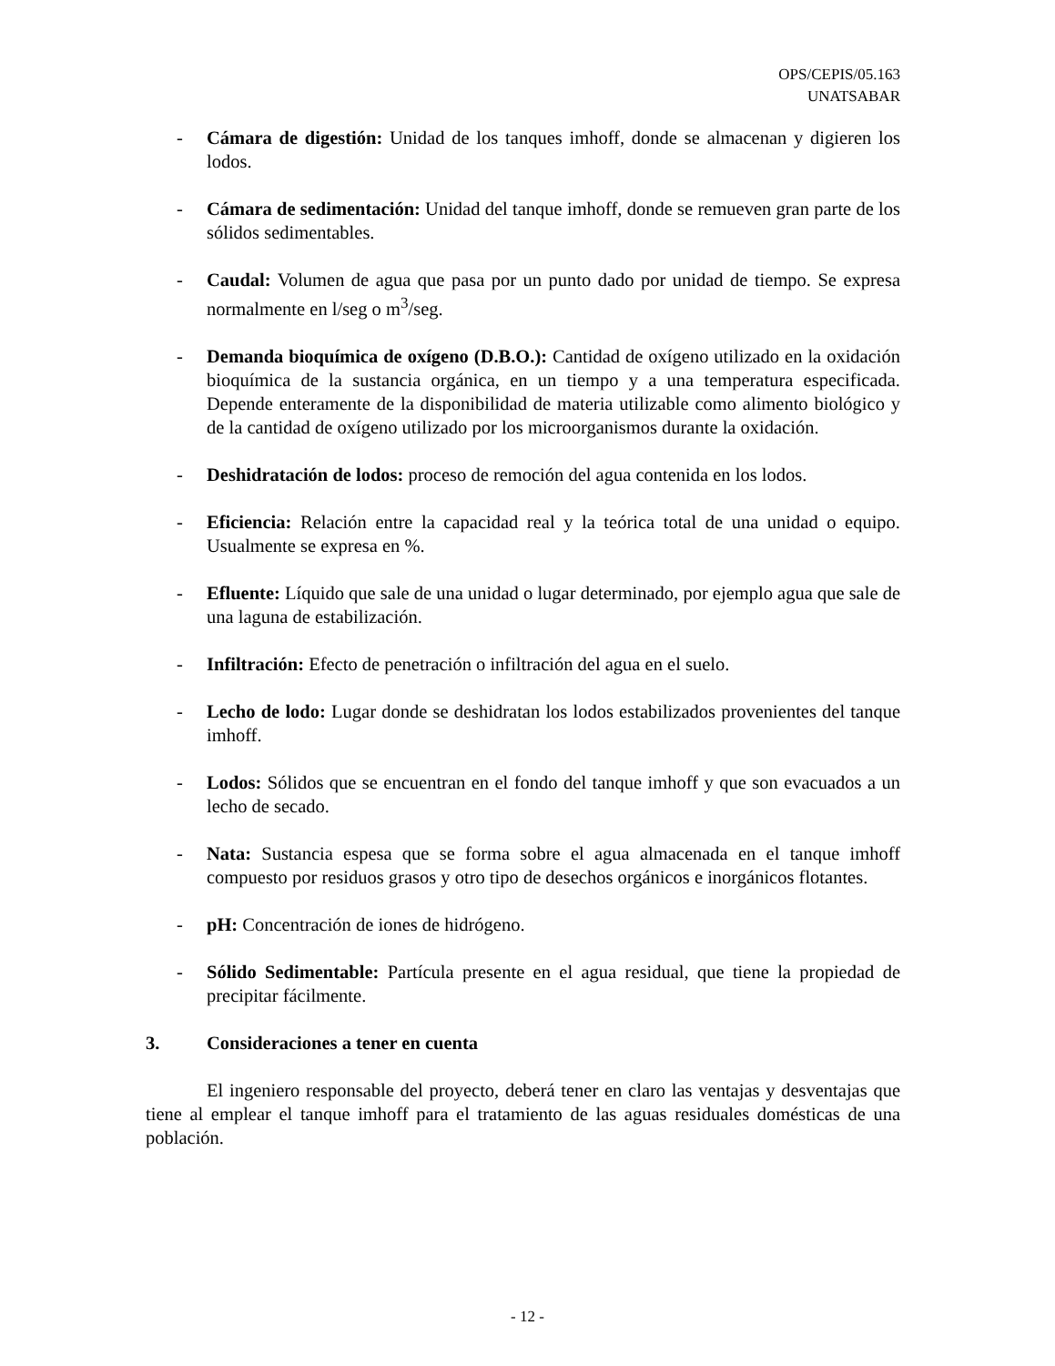OPS/CEPIS/05.163
UNATSABAR
- Cámara de digestión: Unidad de los tanques imhoff, donde se almacenan y digieren los lodos.
- Cámara de sedimentación: Unidad del tanque imhoff, donde se remueven gran parte de los sólidos sedimentables.
- Caudal: Volumen de agua que pasa por un punto dado por unidad de tiempo. Se expresa normalmente en l/seg o m<sup>3</sup>/seg.
- Demanda bioquímica de oxígeno (D.B.O.): Cantidad de oxígeno utilizado en la oxidación bioquímica de la sustancia orgánica, en un tiempo y a una temperatura especificada. Depende enteramente de la disponibilidad de materia utilizable como alimento biológico y de la cantidad de oxígeno utilizado por los microorganismos durante la oxidación.
- Deshidratación de lodos: proceso de remoción del agua contenida en los lodos.
- Eficiencia: Relación entre la capacidad real y la teórica total de una unidad o equipo. Usualmente se expresa en %.
- Efluente: Líquido que sale de una unidad o lugar determinado, por ejemplo agua que sale de una laguna de estabilización.
- Infiltración: Efecto de penetración o infiltración del agua en el suelo.
- Lecho de lodo: Lugar donde se deshidratan los lodos estabilizados provenientes del tanque imhoff.
- Lodos: Sólidos que se encuentran en el fondo del tanque imhoff y que son evacuados a un lecho de secado.
- Nata: Sustancia espesa que se forma sobre el agua almacenada en el tanque imhoff compuesto por residuos grasos y otro tipo de desechos orgánicos e inorgánicos flotantes.
- pH: Concentración de iones de hidrógeno.
- Sólido Sedimentable: Partícula presente en el agua residual, que tiene la propiedad de precipitar fácilmente.
3. Consideraciones a tener en cuenta
El ingeniero responsable del proyecto, deberá tener en claro las ventajas y desventajas que tiene al emplear el tanque imhoff para el tratamiento de las aguas residuales domésticas de una población.
- 12 -